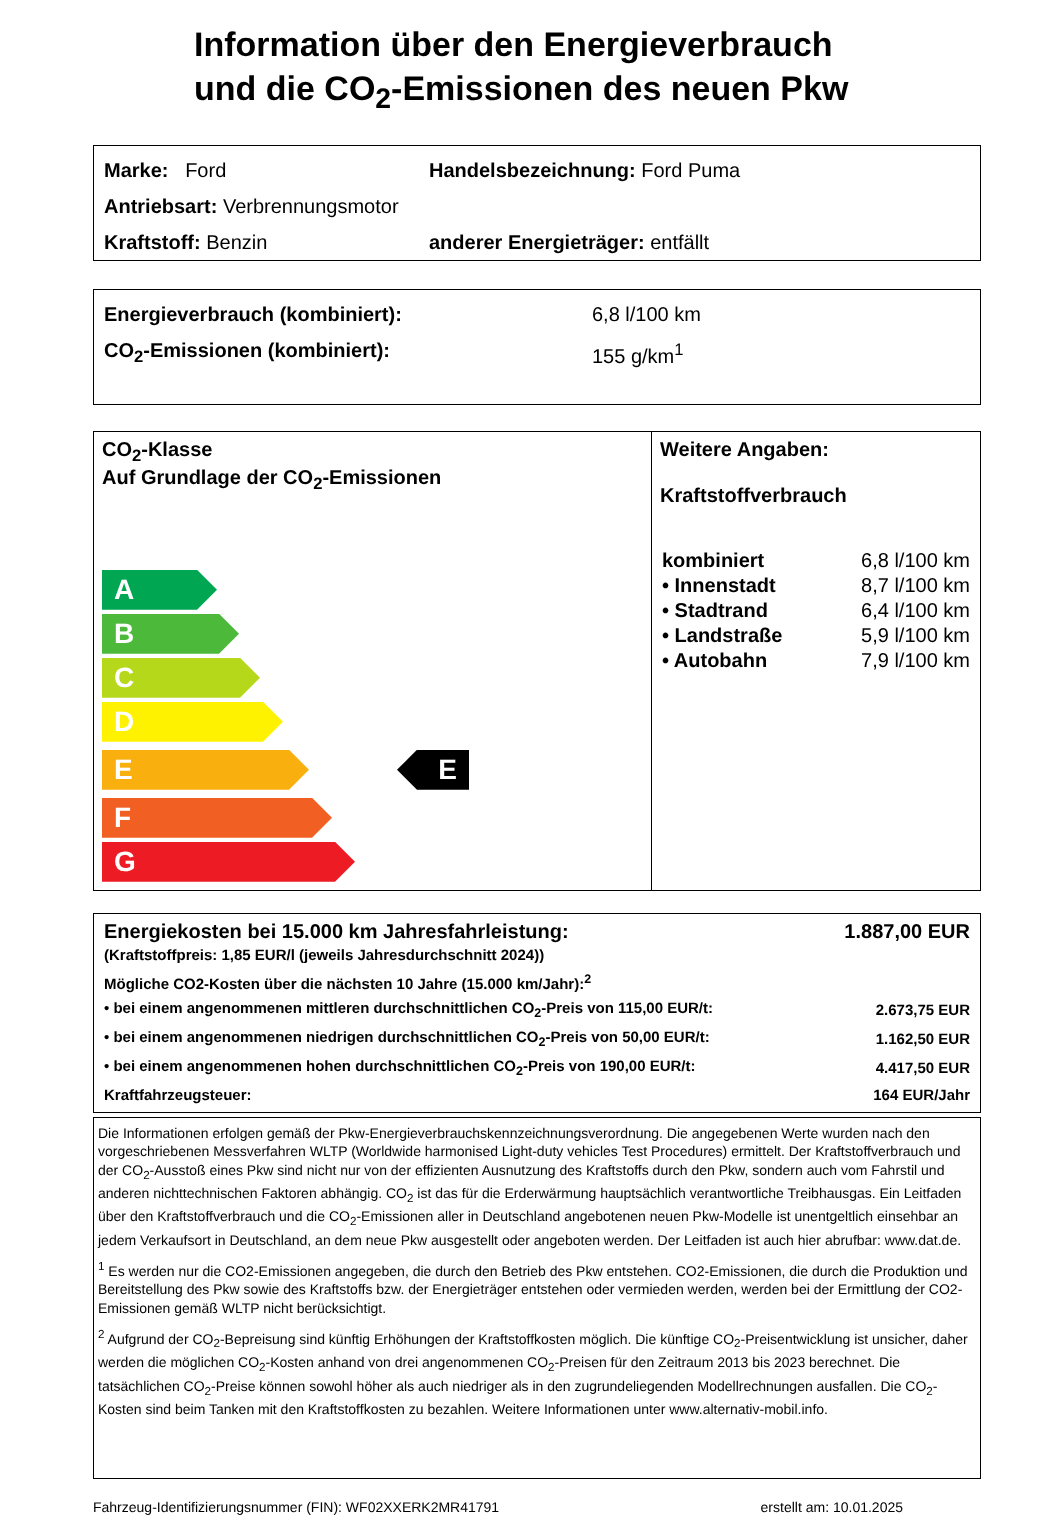Information über den Energieverbrauch
und die CO<sub>2</sub>-Emissionen des neuen Pkw
Marke: Ford Handelsbezeichnung: Ford Puma
Antriebsart: Verbrennungsmotor
Kraftstoff: Benzin anderer Energieträger: entfällt
Energieverbrauch (kombiniert): 6,8 l/100 km
CO<sub>2</sub>-Emissionen (kombiniert): 155 g/km<sup>1</sup>
CO<sub>2</sub>-Klasse
Auf Grundlage der CO<sub>2</sub>-Emissionen
A
B
C
D
E
E
F
G
Weitere Angaben:
Kraftstoffverbrauch
| kombiniert | 6,8 l/100 km |
| • Innenstadt | 8,7 l/100 km |
| • Stadtrand | 6,4 l/100 km |
| • Landstraße | 5,9 l/100 km |
| • Autobahn | 7,9 l/100 km |
| Energiekosten bei 15.000 km Jahresfahrleistung: | 1.887,00 EUR |
| (Kraftstoffpreis: 1,85 EUR/l (jeweils Jahresdurchschnitt 2024)) | |
| Mögliche CO2-Kosten über die nächsten 10 Jahre (15.000 km/Jahr):<sup>2</sup> | |
| • bei einem angenommenen mittleren durchschnittlichen CO<sub>2</sub>-Preis von 115,00 EUR/t: | 2.673,75 EUR |
| • bei einem angenommenen niedrigen durchschnittlichen CO<sub>2</sub>-Preis von 50,00 EUR/t: | 1.162,50 EUR |
| • bei einem angenommenen hohen durchschnittlichen CO<sub>2</sub>-Preis von 190,00 EUR/t: | 4.417,50 EUR |
| Kraftfahrzeugsteuer: | 164 EUR/Jahr |
Die Informationen erfolgen gemäß der Pkw-Energieverbrauchskennzeichnungsverordnung. Die angegebenen Werte wurden nach den vorgeschriebenen Messverfahren WLTP (Worldwide harmonised Light-duty vehicles Test Procedures) ermittelt. Der Kraftstoffverbrauch und der CO<sub>2</sub>-Ausstoß eines Pkw sind nicht nur von der effizienten Ausnutzung des Kraftstoffs durch den Pkw, sondern auch vom Fahrstil und anderen nichttechnischen Faktoren abhängig. CO<sub>2</sub> ist das für die Erderwärmung hauptsächlich verantwortliche Treibhausgas. Ein Leitfaden über den Kraftstoffverbrauch und die CO<sub>2</sub>-Emissionen aller in Deutschland angebotenen neuen Pkw-Modelle ist unentgeltlich einsehbar an jedem Verkaufsort in Deutschland, an dem neue Pkw ausgestellt oder angeboten werden. Der Leitfaden ist auch hier abrufbar: www.dat.de.
<sup>1</sup> Es werden nur die CO2-Emissionen angegeben, die durch den Betrieb des Pkw entstehen. CO2-Emissionen, die durch die Produktion und Bereitstellung des Pkw sowie des Kraftstoffs bzw. der Energieträger entstehen oder vermieden werden, werden bei der Ermittlung der CO2-Emissionen gemäß WLTP nicht berücksichtigt.
<sup>2</sup> Aufgrund der CO<sub>2</sub>-Bepreisung sind künftig Erhöhungen der Kraftstoffkosten möglich. Die künftige CO<sub>2</sub>-Preisentwicklung ist unsicher, daher werden die möglichen CO<sub>2</sub>-Kosten anhand von drei angenommenen CO<sub>2</sub>-Preisen für den Zeitraum 2013 bis 2023 berechnet. Die tatsächlichen CO<sub>2</sub>-Preise können sowohl höher als auch niedriger als in den zugrundeliegenden Modellrechnungen ausfallen. Die CO<sub>2</sub>-Kosten sind beim Tanken mit den Kraftstoffkosten zu bezahlen. Weitere Informationen unter www.alternativ-mobil.info.
Fahrzeug-Identifizierungsnummer (FIN): WF02XXERK2MR41791 erstellt am: 10.01.2025